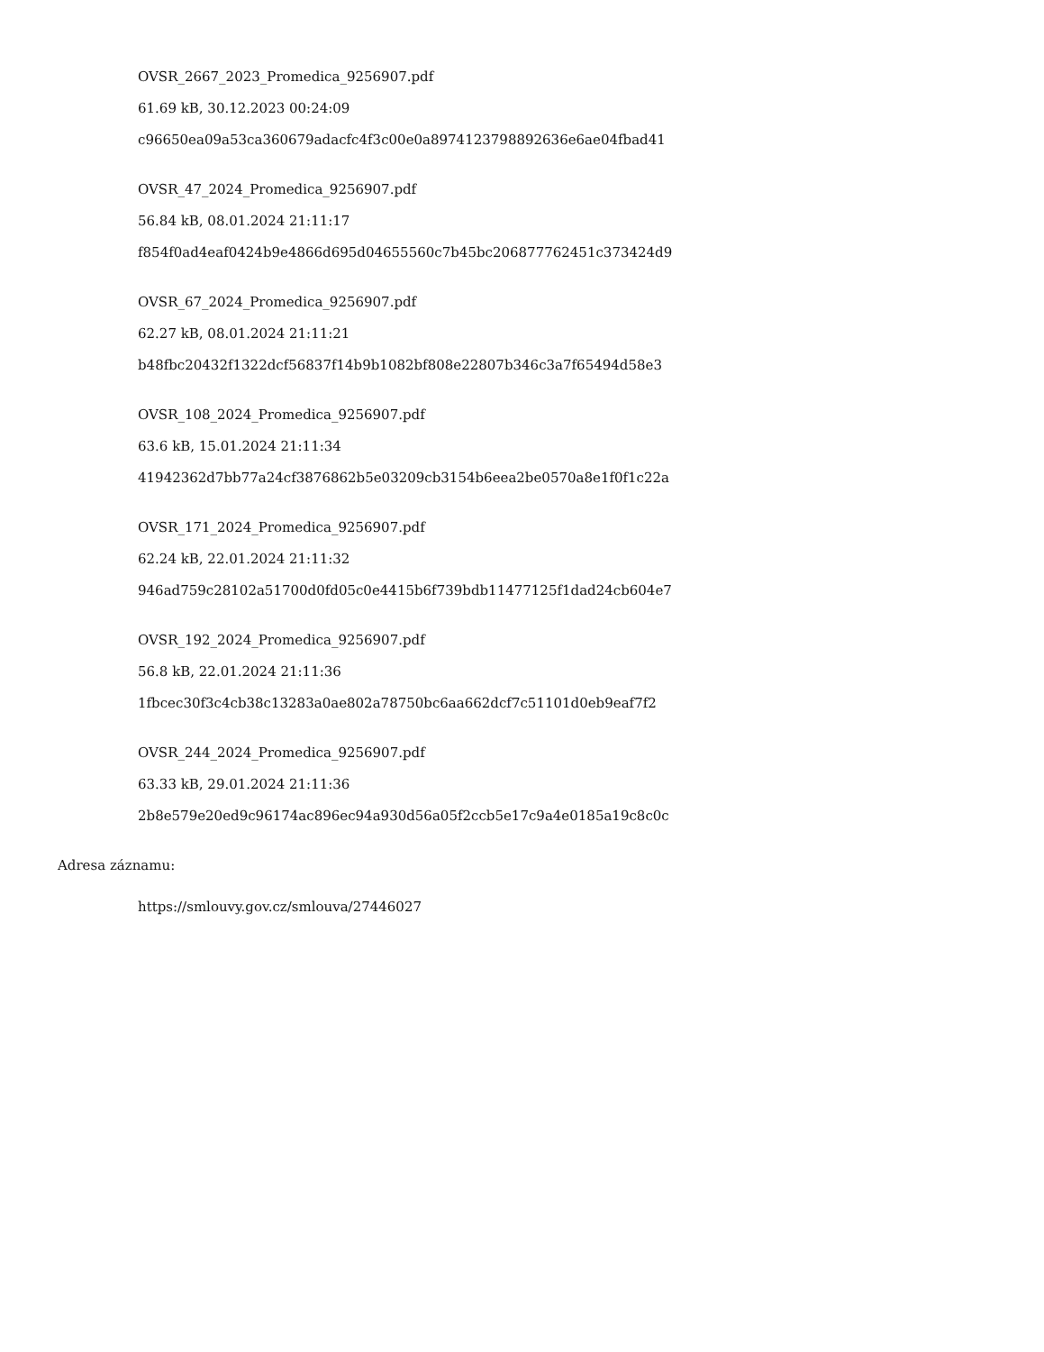OVSR_2667_2023_Promedica_9256907.pdf
61.69 kB, 30.12.2023 00:24:09
c96650ea09a53ca360679adacfc4f3c00e0a8974123798892636e6ae04fbad41
OVSR_47_2024_Promedica_9256907.pdf
56.84 kB, 08.01.2024 21:11:17
f854f0ad4eaf0424b9e4866d695d04655560c7b45bc206877762451c373424d9
OVSR_67_2024_Promedica_9256907.pdf
62.27 kB, 08.01.2024 21:11:21
b48fbc20432f1322dcf56837f14b9b1082bf808e22807b346c3a7f65494d58e3
OVSR_108_2024_Promedica_9256907.pdf
63.6 kB, 15.01.2024 21:11:34
41942362d7bb77a24cf3876862b5e03209cb3154b6eea2be0570a8e1f0f1c22a
OVSR_171_2024_Promedica_9256907.pdf
62.24 kB, 22.01.2024 21:11:32
946ad759c28102a51700d0fd05c0e4415b6f739bdb11477125f1dad24cb604e7
OVSR_192_2024_Promedica_9256907.pdf
56.8 kB, 22.01.2024 21:11:36
1fbcec30f3c4cb38c13283a0ae802a78750bc6aa662dcf7c51101d0eb9eaf7f2
OVSR_244_2024_Promedica_9256907.pdf
63.33 kB, 29.01.2024 21:11:36
2b8e579e20ed9c96174ac896ec94a930d56a05f2ccb5e17c9a4e0185a19c8c0c
Adresa záznamu:
https://smlouvy.gov.cz/smlouva/27446027